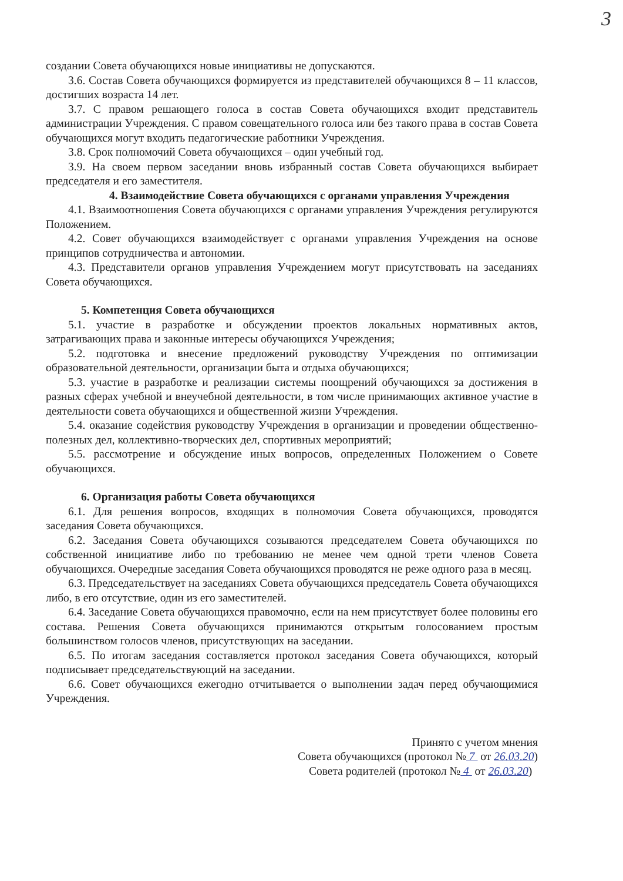3
создании Совета обучающихся новые инициативы не допускаются.
3.6. Состав Совета обучающихся формируется из представителей обучающихся 8 – 11 классов, достигших возраста 14 лет.
3.7. С правом решающего голоса в состав Совета обучающихся входит представитель администрации Учреждения. С правом совещательного голоса или без такого права в состав Совета обучающихся могут входить педагогические работники Учреждения.
3.8. Срок полномочий Совета обучающихся – один учебный год.
3.9. На своем первом заседании вновь избранный состав Совета обучающихся выбирает председателя и его заместителя.
4. Взаимодействие Совета обучающихся с органами управления Учреждения
4.1. Взаимоотношения Совета обучающихся с органами управления Учреждения регулируются Положением.
4.2. Совет обучающихся взаимодействует с органами управления Учреждения на основе принципов сотрудничества и автономии.
4.3. Представители органов управления Учреждением могут присутствовать на заседаниях Совета обучающихся.
5. Компетенция Совета обучающихся
5.1. участие в разработке и обсуждении проектов локальных нормативных актов, затрагивающих права и законные интересы обучающихся Учреждения;
5.2. подготовка и внесение предложений руководству Учреждения по оптимизации образовательной деятельности, организации быта и отдыха обучающихся;
5.3. участие в разработке и реализации системы поощрений обучающихся за достижения в разных сферах учебной и внеучебной деятельности, в том числе принимающих активное участие в деятельности совета обучающихся и общественной жизни Учреждения.
5.4. оказание содействия руководству Учреждения в организации и проведении общественно-полезных дел, коллективно-творческих дел, спортивных мероприятий;
5.5. рассмотрение и обсуждение иных вопросов, определенных Положением о Совете обучающихся.
6. Организация работы Совета обучающихся
6.1. Для решения вопросов, входящих в полномочия Совета обучающихся, проводятся заседания Совета обучающихся.
6.2. Заседания Совета обучающихся созываются председателем Совета обучающихся по собственной инициативе либо по требованию не менее чем одной трети членов Совета обучающихся. Очередные заседания Совета обучающихся проводятся не реже одного раза в месяц.
6.3. Председательствует на заседаниях Совета обучающихся председатель Совета обучающихся либо, в его отсутствие, один из его заместителей.
6.4. Заседание Совета обучающихся правомочно, если на нем присутствует более половины его состава. Решения Совета обучающихся принимаются открытым голосованием простым большинством голосов членов, присутствующих на заседании.
6.5. По итогам заседания составляется протокол заседания Совета обучающихся, который подписывает председательствующий на заседании.
6.6. Совет обучающихся ежегодно отчитывается о выполнении задач перед обучающимися Учреждения.
Принято с учетом мнения
Совета обучающихся (протокол № 7 от 26.03.20)
Совета родителей (протокол № 4 от 26.03.20)